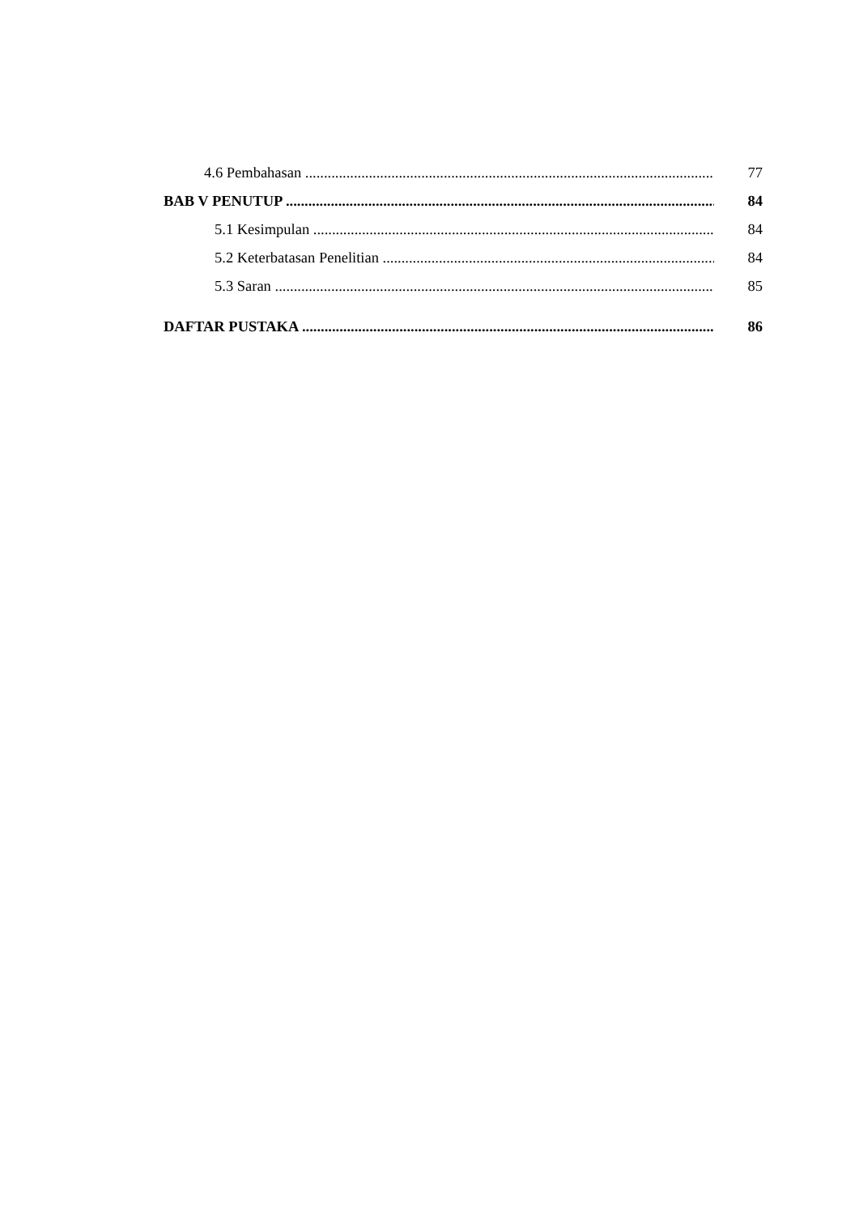4.6 Pembahasan 77
BAB V PENUTUP 84
5.1 Kesimpulan 84
5.2 Keterbatasan Penelitian 84
5.3 Saran 85
DAFTAR PUSTAKA 86